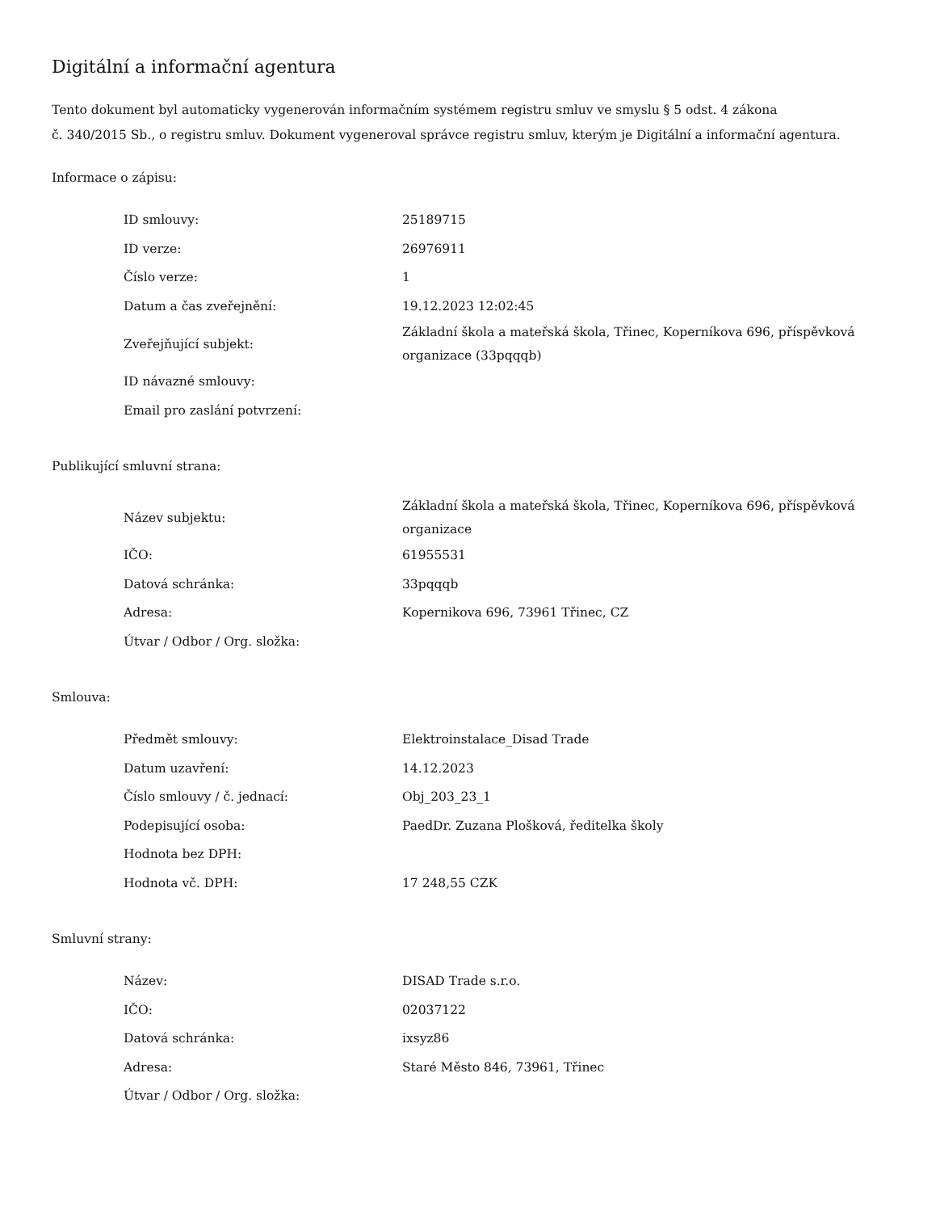Digitální a informační agentura
Tento dokument byl automaticky vygenerován informačním systémem registru smluv ve smyslu § 5 odst. 4 zákona
č. 340/2015 Sb., o registru smluv. Dokument vygeneroval správce registru smluv, kterým je Digitální a informační agentura.
Informace o zápisu:
| ID smlouvy: | 25189715 |
| ID verze: | 26976911 |
| Číslo verze: | 1 |
| Datum a čas zveřejnění: | 19.12.2023 12:02:45 |
| Zveřejňující subjekt: | Základní škola a mateřská škola, Třinec, Koperníkova 696, příspěvková organizace (33pqqqb) |
| ID návazné smlouvy: | |
| Email pro zaslání potvrzení: | |
Publikující smluvní strana:
| Název subjektu: | Základní škola a mateřská škola, Třinec, Koperníkova 696, příspěvková organizace |
| IČO: | 61955531 |
| Datová schránka: | 33pqqqb |
| Adresa: | Kopernikova 696, 73961 Třinec, CZ |
| Útvar / Odbor / Org. složka: | |
Smlouva:
| Předmět smlouvy: | Elektroinstalace_Disad Trade |
| Datum uzavření: | 14.12.2023 |
| Číslo smlouvy / č. jednací: | Obj_203_23_1 |
| Podepisující osoba: | PaedDr. Zuzana Plošková, ředitelka školy |
| Hodnota bez DPH: | |
| Hodnota vč. DPH: | 17 248,55 CZK |
Smluvní strany:
| Název: | DISAD Trade s.r.o. |
| IČO: | 02037122 |
| Datová schránka: | ixsyz86 |
| Adresa: | Staré Město 846, 73961, Třinec |
| Útvar / Odbor / Org. složka: | |